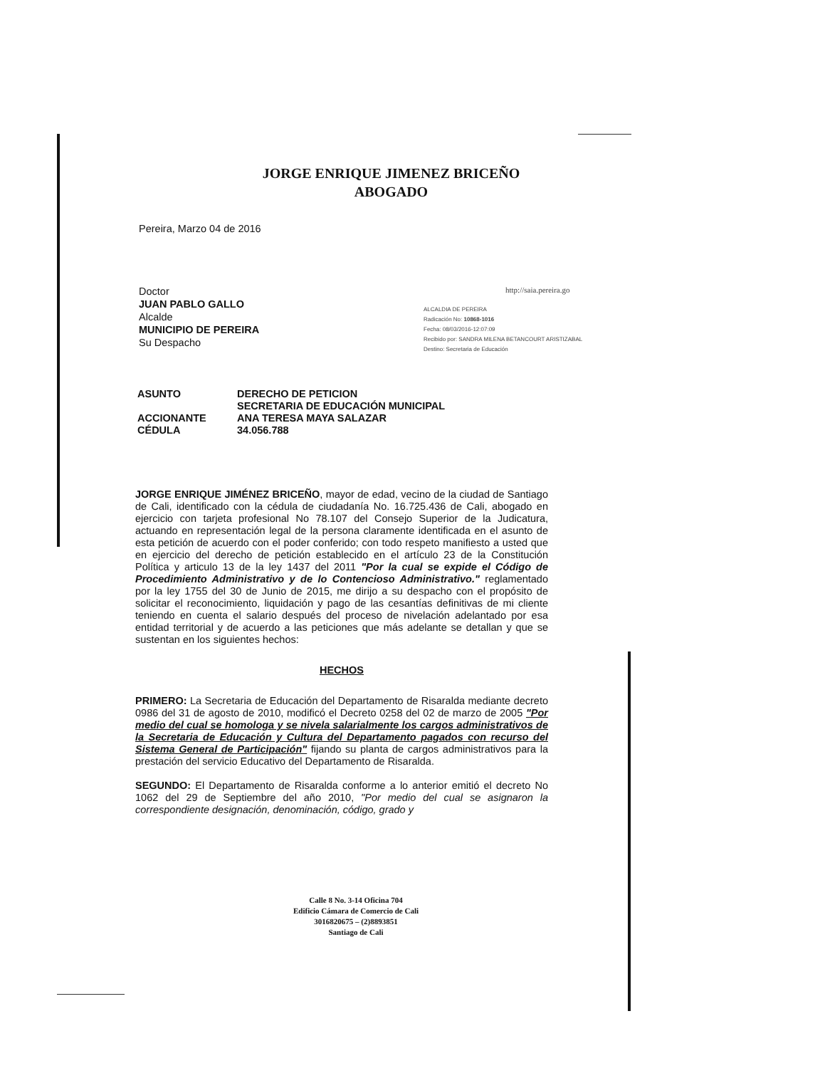JORGE ENRIQUE JIMENEZ BRICEÑO
ABOGADO
Pereira, Marzo 04 de 2016
Doctor
JUAN PABLO GALLO
Alcalde
MUNICIPIO DE PEREIRA
Su Despacho
http://saia.pereira.go
ALCALDIA DE PEREIRA
Radicación No: 10868-1016
Fecha: 08/03/2016-12:07:09
Recibido por: SANDRA MILENA BETANCOURT ARISTIZABAL
Destino: Secretaria de Educación
| ASUNTO | DERECHO DE PETICION SECRETARIA DE EDUCACIÓN MUNICIPAL |
| ACCIONANTE | ANA TERESA MAYA SALAZAR |
| CÉDULA | 34.056.788 |
JORGE ENRIQUE JIMÉNEZ BRICEÑO, mayor de edad, vecino de la ciudad de Santiago de Cali, identificado con la cédula de ciudadanía No. 16.725.436 de Cali, abogado en ejercicio con tarjeta profesional No 78.107 del Consejo Superior de la Judicatura, actuando en representación legal de la persona claramente identificada en el asunto de esta petición de acuerdo con el poder conferido; con todo respeto manifiesto a usted que en ejercicio del derecho de petición establecido en el artículo 23 de la Constitución Política y articulo 13 de la ley 1437 del 2011 "Por la cual se expide el Código de Procedimiento Administrativo y de lo Contencioso Administrativo." reglamentado por la ley 1755 del 30 de Junio de 2015, me dirijo a su despacho con el propósito de solicitar el reconocimiento, liquidación y pago de las cesantías definitivas de mi cliente teniendo en cuenta el salario después del proceso de nivelación adelantado por esa entidad territorial y de acuerdo a las peticiones que más adelante se detallan y que se sustentan en los siguientes hechos:
HECHOS
PRIMERO: La Secretaria de Educación del Departamento de Risaralda mediante decreto 0986 del 31 de agosto de 2010, modificó el Decreto 0258 del 02 de marzo de 2005 "Por medio del cual se homologa y se nivela salarialmente los cargos administrativos de la Secretaria de Educación y Cultura del Departamento pagados con recurso del Sistema General de Participación" fijando su planta de cargos administrativos para la prestación del servicio Educativo del Departamento de Risaralda.
SEGUNDO: El Departamento de Risaralda conforme a lo anterior emitió el decreto No 1062 del 29 de Septiembre del año 2010, "Por medio del cual se asignaron la correspondiente designación, denominación, código, grado y
Calle 8 No. 3-14 Oficina 704
Edificio Cámara de Comercio de Cali
3016820675 – (2)8893851
Santiago de Cali